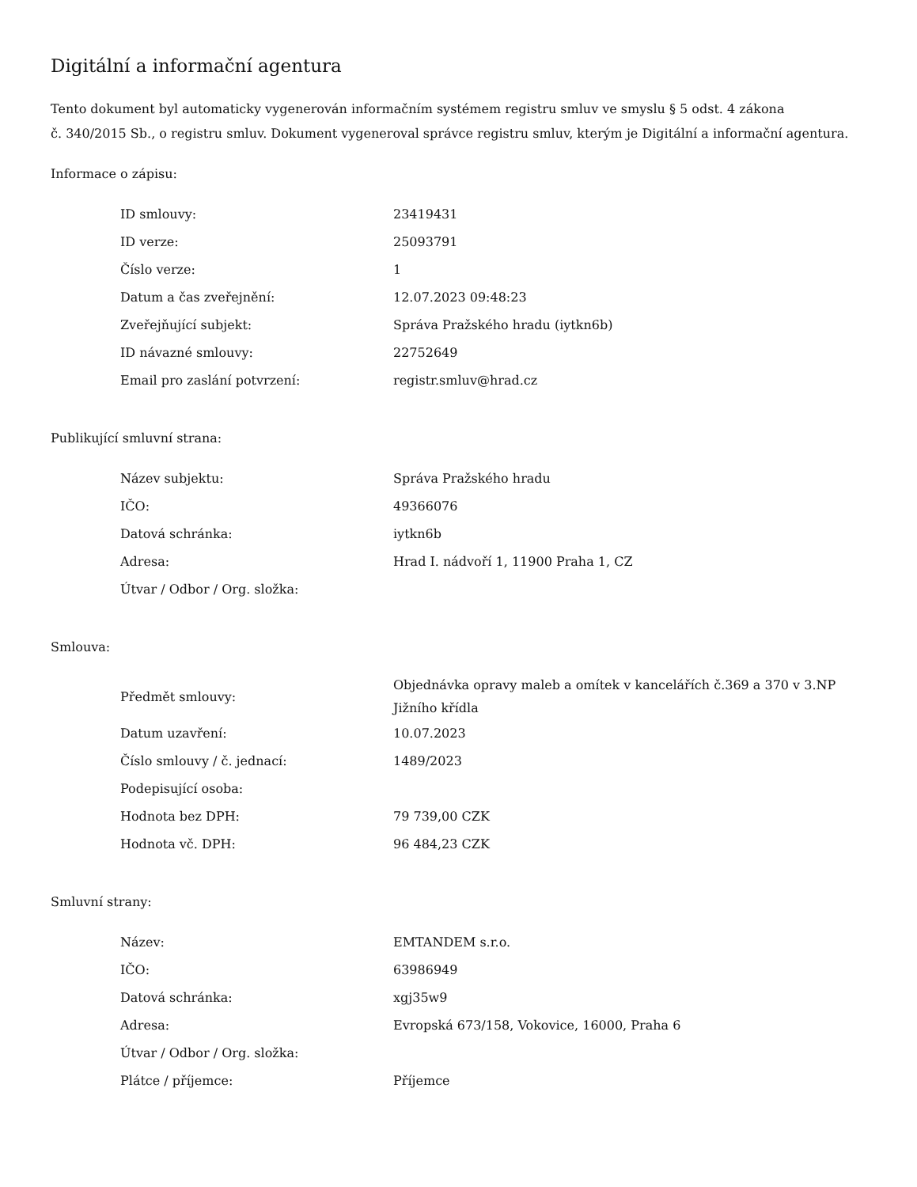Digitální a informační agentura
Tento dokument byl automaticky vygenerován informačním systémem registru smluv ve smyslu § 5 odst. 4 zákona
č. 340/2015 Sb., o registru smluv. Dokument vygeneroval správce registru smluv, kterým je Digitální a informační agentura.
Informace o zápisu:
| ID smlouvy: | 23419431 |
| ID verze: | 25093791 |
| Číslo verze: | 1 |
| Datum a čas zveřejnění: | 12.07.2023 09:48:23 |
| Zveřejňující subjekt: | Správa Pražského hradu (iytkn6b) |
| ID návazné smlouvy: | 22752649 |
| Email pro zaslání potvrzení: | registr.smluv@hrad.cz |
Publikující smluvní strana:
| Název subjektu: | Správa Pražského hradu |
| IČO: | 49366076 |
| Datová schránka: | iytkn6b |
| Adresa: | Hrad I. nádvoří 1, 11900 Praha 1, CZ |
| Útvar / Odbor / Org. složka: | |
Smlouva:
| Předmět smlouvy: | Objednávka opravy maleb a omítek v kancelářích č.369 a 370 v 3.NP Jižního křídla |
| Datum uzavření: | 10.07.2023 |
| Číslo smlouvy / č. jednací: | 1489/2023 |
| Podepisující osoba: | |
| Hodnota bez DPH: | 79 739,00 CZK |
| Hodnota vč. DPH: | 96 484,23 CZK |
Smluvní strany:
| Název: | EMTANDEM s.r.o. |
| IČO: | 63986949 |
| Datová schránka: | xgj35w9 |
| Adresa: | Evropská 673/158, Vokovice, 16000, Praha 6 |
| Útvar / Odbor / Org. složka: | |
| Plátce / příjemce: | Příjemce |